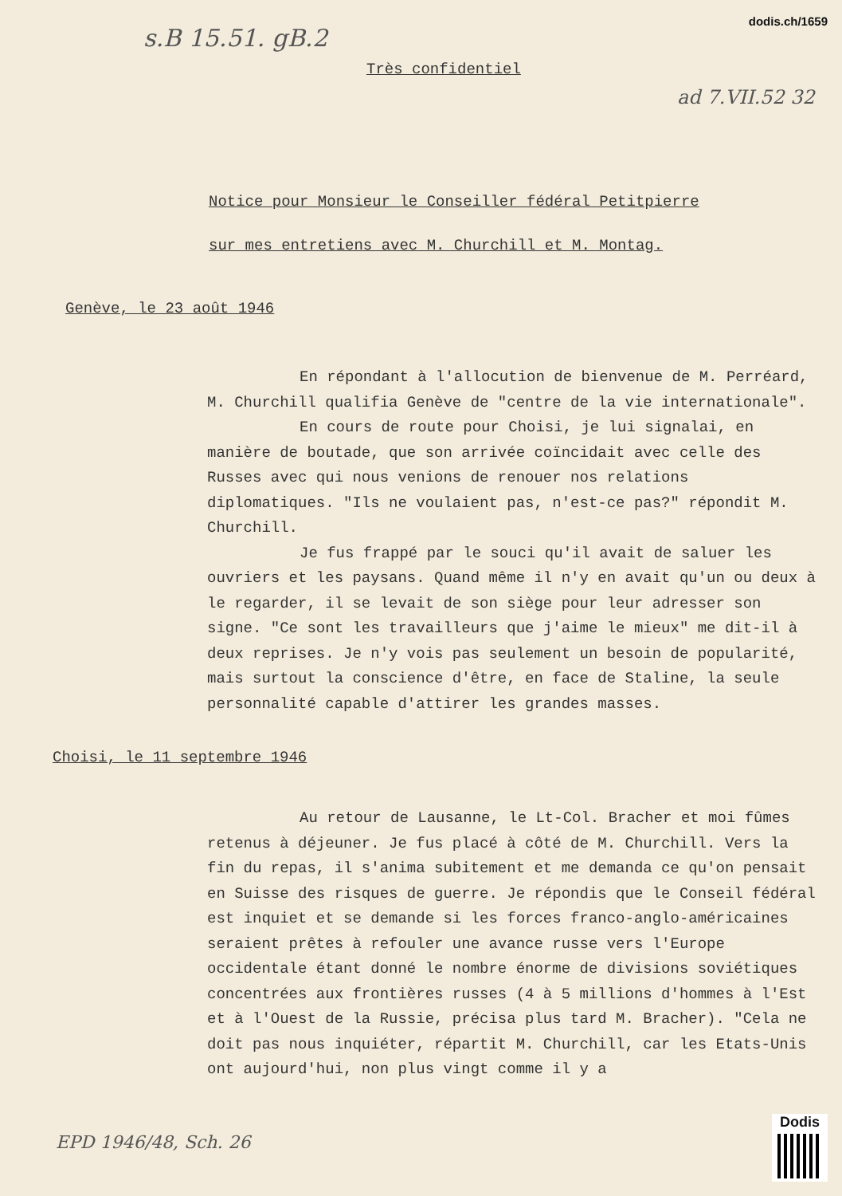dodis.ch/1659
s.B 15.51. gB.2
Très confidentiel
ad 7.VII.52 32
Notice pour Monsieur le Conseiller fédéral Petitpierre
sur mes entretiens avec M. Churchill et M. Montag.
Genève, le 23 août 1946
En répondant à l'allocution de bienvenue de M. Perréard, M. Churchill qualifia Genève de "centre de la vie internationale".
En cours de route pour Choisi, je lui signalai, en manière de boutade, que son arrivée coïncidait avec celle des Russes avec qui nous venions de renouer nos relations diplomatiques. "Ils ne voulaient pas, n'est-ce pas?" répondit M. Churchill.
Je fus frappé par le souci qu'il avait de saluer les ouvriers et les paysans. Quand même il n'y en avait qu'un ou deux à le regarder, il se levait de son siège pour leur adresser son signe. "Ce sont les travailleurs que j'aime le mieux" me dit-il à deux reprises. Je n'y vois pas seulement un besoin de popularité, mais surtout la conscience d'être, en face de Staline, la seule personnalité capable d'attirer les grandes masses.
Choisi, le 11 septembre 1946
Au retour de Lausanne, le Lt-Col. Bracher et moi fûmes retenus à déjeuner. Je fus placé à côté de M. Churchill. Vers la fin du repas, il s'anima subitement et me demanda ce qu'on pensait en Suisse des risques de guerre. Je répondis que le Conseil fédéral est inquiet et se demande si les forces franco-anglo-américaines seraient prêtes à refouler une avance russe vers l'Europe occidentale étant donné le nombre énorme de divisions soviétiques concentrées aux frontières russes (4 à 5 millions d'hommes à l'Est et à l'Ouest de la Russie, précisa plus tard M. Bracher). "Cela ne doit pas nous inquiéter, répartit M. Churchill, car les Etats-Unis ont aujourd'hui, non plus vingt comme il y a
EPD 1946/48, Sch. 26
Dodis